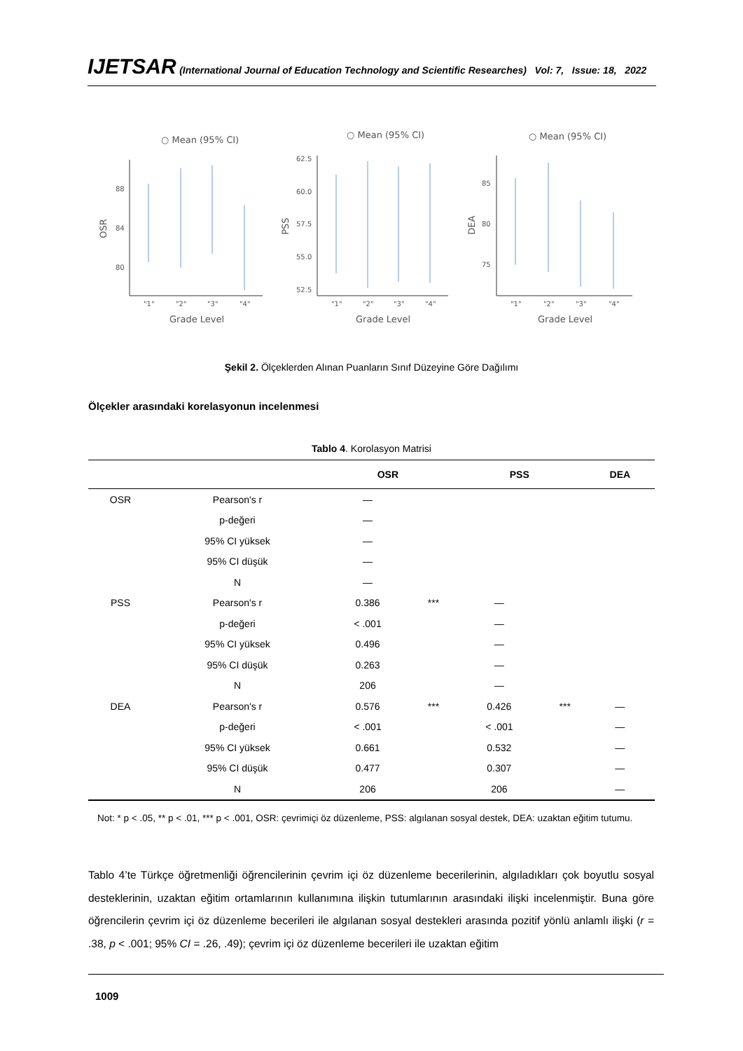IJETSAR (International Journal of Education Technology and Scientific Researches) Vol: 7, Issue: 18, 2022
○ Mean (95% CI)
88
84
80
OSR
"1"
"2"
"3"
"4"
Grade Level
○ Mean (95% CI)
62.5
60.0
57.5
55.0
52.5
PSS
"1"
"2"
"3"
"4"
Grade Level
○ Mean (95% CI)
85
80
75
DEA
"1"
"2"
"3"
"4"
Grade Level
Şekil 2. Ölçeklerden Alınan Puanların Sınıf Düzeyine Göre Dağılımı
Ölçekler arasındaki korelasyonun incelenmesi
Tablo 4. Korolasyon Matrisi
| | | OSR | | PSS | | DEA |
| --- | --- | --- | --- | --- | --- | --- |
| OSR | Pearson's r | — | | | | |
| | p-değeri | — | | | | |
| | 95% CI yüksek | — | | | | |
| | 95% CI düşük | — | | | | |
| | N | — | | | | |
| PSS | Pearson's r | 0.386 | *** | — | | |
| | p-değeri | < .001 | | — | | |
| | 95% CI yüksek | 0.496 | | — | | |
| | 95% CI düşük | 0.263 | | — | | |
| | N | 206 | | — | | |
| DEA | Pearson's r | 0.576 | *** | 0.426 | *** | — |
| | p-değeri | < .001 | | < .001 | | — |
| | 95% CI yüksek | 0.661 | | 0.532 | | — |
| | 95% CI düşük | 0.477 | | 0.307 | | — |
| | N | 206 | | 206 | | — |
Not: * p < .05, ** p < .01, *** p < .001, OSR: çevrimiçi öz düzenleme, PSS: algılanan sosyal destek, DEA: uzaktan eğitim tutumu.
Tablo 4’te Türkçe öğretmenliği öğrencilerinin çevrim içi öz düzenleme becerilerinin, algıladıkları çok boyutlu sosyal desteklerinin, uzaktan eğitim ortamlarının kullanımına ilişkin tutumlarının arasındaki ilişki incelenmiştir. Buna göre öğrencilerin çevrim içi öz düzenleme becerileri ile algılanan sosyal destekleri arasında pozitif yönlü anlamlı ilişki (r = .38, p < .001; 95% CI = .26, .49); çevrim içi öz düzenleme becerileri ile uzaktan eğitim
1009